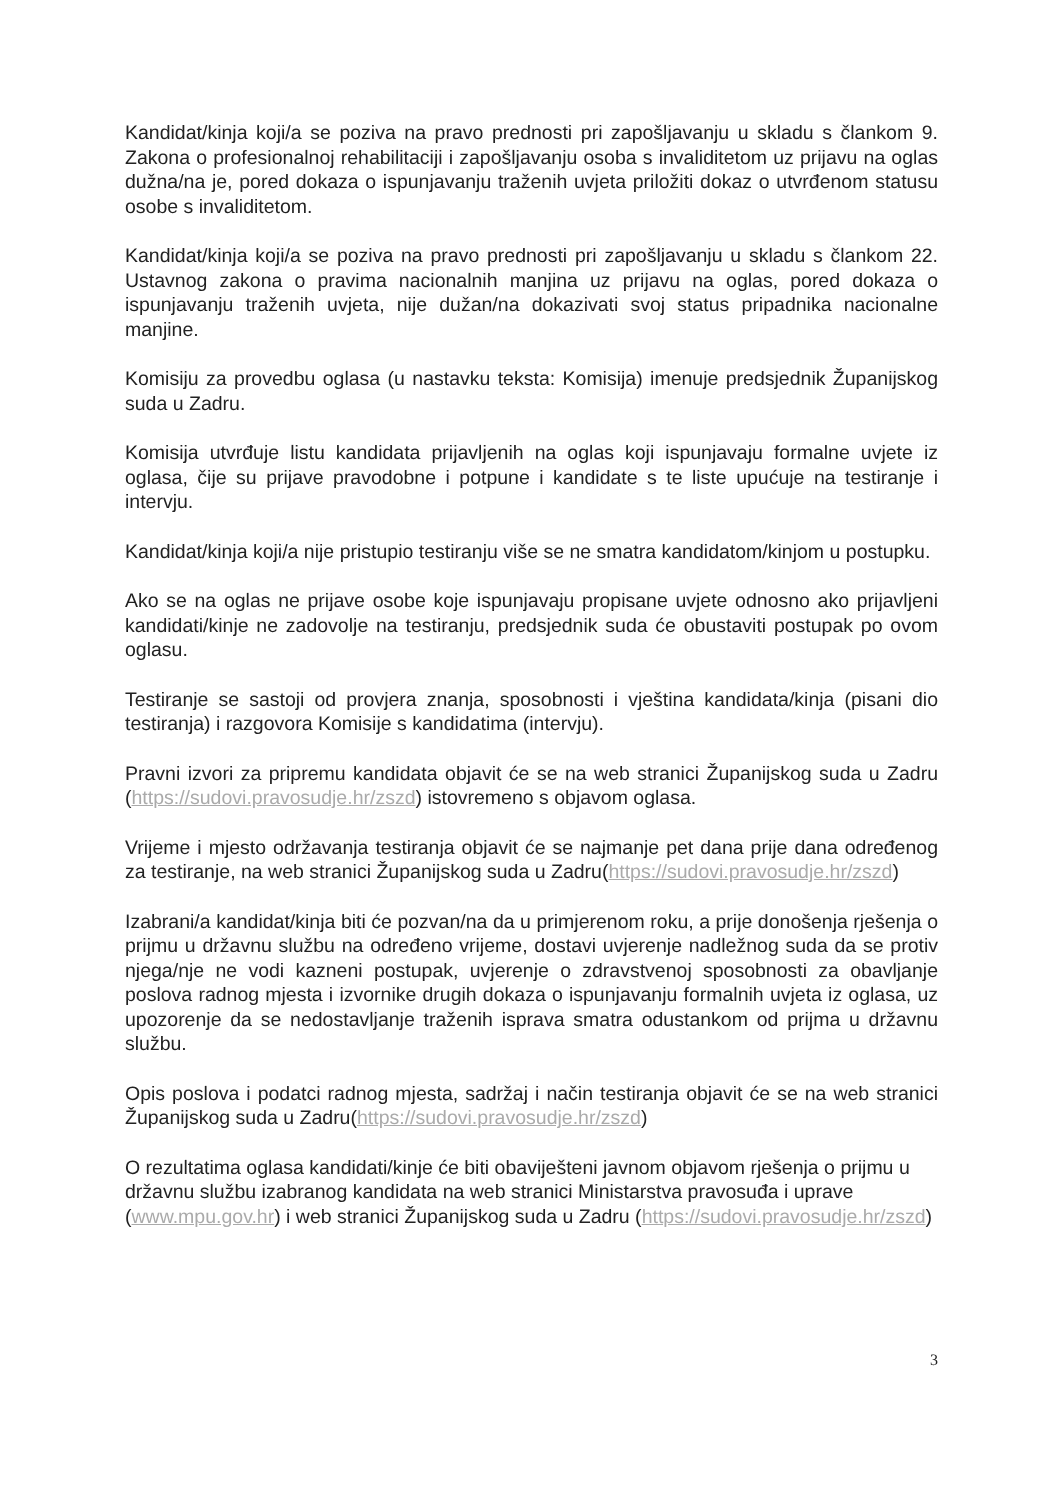Kandidat/kinja koji/a se poziva na pravo prednosti pri zapošljavanju u skladu s člankom 9. Zakona o profesionalnoj rehabilitaciji i zapošljavanju osoba s invaliditetom uz prijavu na oglas dužna/na je, pored dokaza o ispunjavanju traženih uvjeta priložiti dokaz o utvrđenom statusu osobe s invaliditetom.
Kandidat/kinja koji/a se poziva na pravo prednosti pri zapošljavanju u skladu s člankom 22. Ustavnog zakona o pravima nacionalnih manjina uz prijavu na oglas, pored dokaza o ispunjavanju traženih uvjeta, nije dužan/na dokazivati svoj status pripadnika nacionalne manjine.
Komisiju za provedbu oglasa (u nastavku teksta: Komisija) imenuje predsjednik Županijskog suda u Zadru.
Komisija utvrđuje listu kandidata prijavljenih na oglas koji ispunjavaju formalne uvjete iz oglasa, čije su prijave pravodobne i potpune i kandidate s te liste upućuje na testiranje i intervju.
Kandidat/kinja koji/a nije pristupio testiranju više se ne smatra kandidatom/kinjom u postupku.
Ako se na oglas ne prijave osobe koje ispunjavaju propisane uvjete odnosno ako prijavljeni kandidati/kinje ne zadovolje na testiranju, predsjednik suda će obustaviti postupak po ovom oglasu.
Testiranje se sastoji od provjera znanja, sposobnosti i vještina kandidata/kinja (pisani dio testiranja) i razgovora Komisije s kandidatima (intervju).
Pravni izvori za pripremu kandidata objavit će se na web stranici Županijskog suda u Zadru (https://sudovi.pravosudje.hr/zszd) istovremeno s objavom oglasa.
Vrijeme i mjesto održavanja testiranja objavit će se najmanje pet dana prije dana određenog za testiranje, na web stranici Županijskog suda u Zadru(https://sudovi.pravosudje.hr/zszd)
Izabrani/a kandidat/kinja biti će pozvan/na da u primjerenom roku, a prije donošenja rješenja o prijmu u državnu službu na određeno vrijeme, dostavi uvjerenje nadležnog suda da se protiv njega/nje ne vodi kazneni postupak, uvjerenje o zdravstvenoj sposobnosti za obavljanje poslova radnog mjesta i izvornike drugih dokaza o ispunjavanju formalnih uvjeta iz oglasa, uz upozorenje da se nedostavljanje traženih isprava smatra odustankom od prijma u državnu službu.
Opis poslova i podatci radnog mjesta, sadržaj i način testiranja objavit će se na web stranici Županijskog suda u Zadru(https://sudovi.pravosudje.hr/zszd)
O rezultatima oglasa kandidati/kinje će biti obaviješteni javnom objavom rješenja o prijmu u državnu službu izabranog kandidata na web stranici Ministarstva pravosuđa i uprave (www.mpu.gov.hr) i web stranici Županijskog suda u Zadru (https://sudovi.pravosudje.hr/zszd)
3